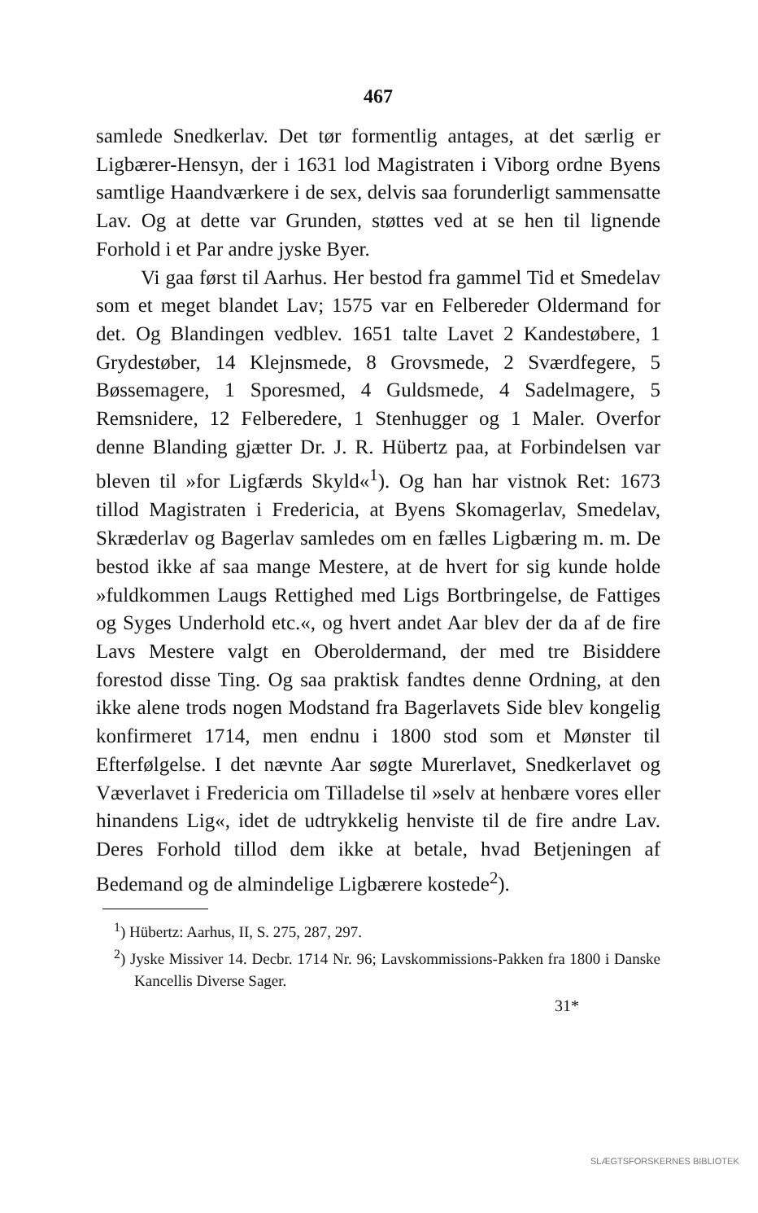467
samlede Snedkerlav. Det tør formentlig antages, at det særlig er Ligbærer-Hensyn, der i 1631 lod Magistraten i Viborg ordne Byens samtlige Haandværkere i de sex, delvis saa forunderligt sammensatte Lav. Og at dette var Grunden, støttes ved at se hen til lignende Forhold i et Par andre jyske Byer.
Vi gaa først til Aarhus. Her bestod fra gammel Tid et Smedelav som et meget blandet Lav; 1575 var en Felbereder Oldermand for det. Og Blandingen vedblev. 1651 talte Lavet 2 Kandestøbere, 1 Grydestøber, 14 Klejnsmede, 8 Grovsmede, 2 Sværdfegere, 5 Bøssemagere, 1 Sporesmed, 4 Guldsmede, 4 Sadelmagere, 5 Remsnidere, 12 Felberedere, 1 Stenhugger og 1 Maler. Overfor denne Blanding gjætter Dr. J. R. Hübertz paa, at Forbindelsen var bleven til »for Ligfærds Skyld«<sup>1</sup>). Og han har vistnok Ret: 1673 tillod Magistraten i Fredericia, at Byens Skomagerlav, Smedelav, Skræderlav og Bagerlav samledes om en fælles Ligbæring m. m. De bestod ikke af saa mange Mestere, at de hvert for sig kunde holde »fuldkommen Laugs Rettighed med Ligs Bortbringelse, de Fattiges og Syges Underhold etc.«, og hvert andet Aar blev der da af de fire Lavs Mestere valgt en Oberoldermand, der med tre Bisiddere forestod disse Ting. Og saa praktisk fandtes denne Ordning, at den ikke alene trods nogen Modstand fra Bagerlavets Side blev kongelig konfirmeret 1714, men endnu i 1800 stod som et Mønster til Efterfølgelse. I det nævnte Aar søgte Murerlavet, Snedkerlavet og Væverlavet i Fredericia om Tilladelse til »selv at henbære vores eller hinandens Lig«, idet de udtrykkelig henviste til de fire andre Lav. Deres Forhold tillod dem ikke at betale, hvad Betjeningen af Bedemand og de almindelige Ligbærere kostede<sup>2</sup>).
<sup>1</sup>) Hübertz: Aarhus, II, S. 275, 287, 297.
<sup>2</sup>) Jyske Missiver 14. Decbr. 1714 Nr. 96; Lavskommissions-Pakken fra 1800 i Danske Kancellis Diverse Sager.
31*
SLÆGTSFORSKERNES BIBLIOTEK